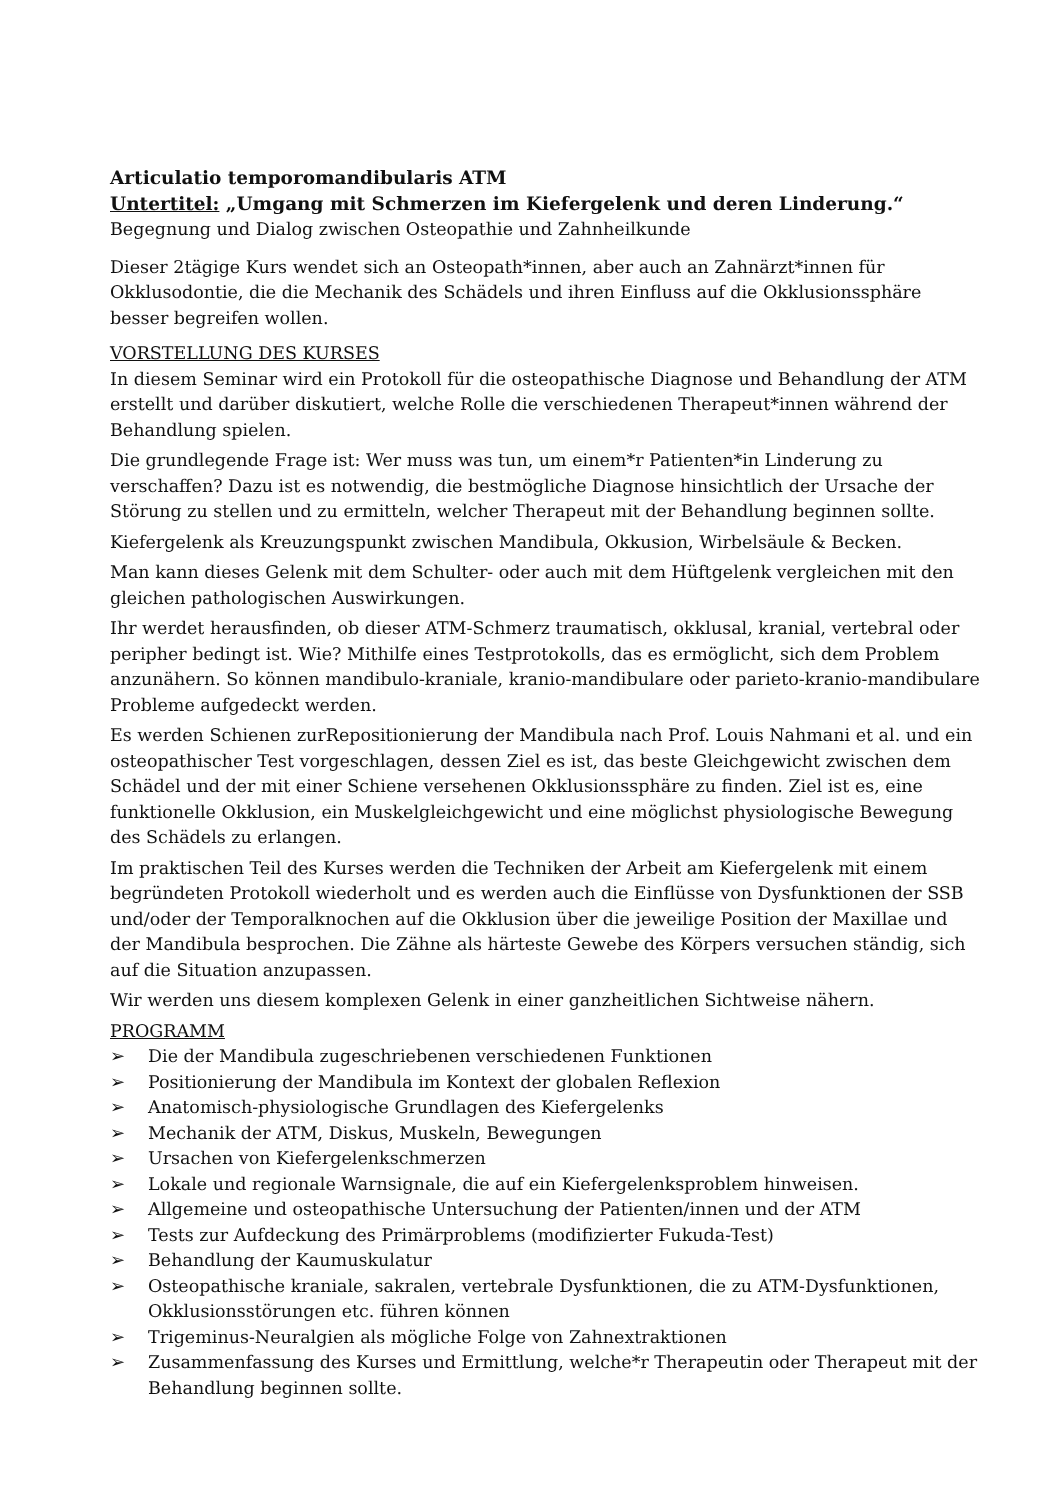Articulatio temporomandibularis ATM
Untertitel: „Umgang mit Schmerzen im Kiefergelenk und deren Linderung.“
Begegnung und Dialog zwischen Osteopathie und Zahnheilkunde
Dieser 2tägige Kurs wendet sich an Osteopath*innen, aber auch an Zahnärzt*innen für Okklusodontie, die die Mechanik des Schädels und ihren Einfluss auf die Okklusionssphäre besser begreifen wollen.
VORSTELLUNG DES KURSES
In diesem Seminar wird ein Protokoll für die osteopathische Diagnose und Behandlung der ATM erstellt und darüber diskutiert, welche Rolle die verschiedenen Therapeut*innen während der Behandlung spielen.
Die grundlegende Frage ist: Wer muss was tun, um einem*r Patienten*in Linderung zu verschaffen? Dazu ist es notwendig, die bestmögliche Diagnose hinsichtlich der Ursache der Störung zu stellen und zu ermitteln, welcher Therapeut mit der Behandlung beginnen sollte.
Kiefergelenk als Kreuzungspunkt zwischen Mandibula, Okkusion, Wirbelsäule & Becken.
Man kann dieses Gelenk mit dem Schulter- oder auch mit dem Hüftgelenk vergleichen mit den gleichen pathologischen Auswirkungen.
Ihr werdet herausfinden, ob dieser ATM-Schmerz traumatisch, okklusal, kranial, vertebral oder peripher bedingt ist. Wie? Mithilfe eines Testprotokolls, das es ermöglicht, sich dem Problem anzunähern. So können mandibulo-kraniale, kranio-mandibulare oder parieto-kranio-mandibulare Probleme aufgedeckt werden.
Es werden Schienen zurRepositionierung der Mandibula nach Prof. Louis Nahmani et al. und ein osteopathischer Test vorgeschlagen, dessen Ziel es ist, das beste Gleichgewicht zwischen dem Schädel und der mit einer Schiene versehenen Okklusionssphäre zu finden. Ziel ist es, eine funktionelle Okklusion, ein Muskelgleichgewicht und eine möglichst physiologische Bewegung des Schädels zu erlangen.
Im praktischen Teil des Kurses werden die Techniken der Arbeit am Kiefergelenk mit einem begründeten Protokoll wiederholt und es werden auch die Einflüsse von Dysfunktionen der SSB und/oder der Temporalknochen auf die Okklusion über die jeweilige Position der Maxillae und der Mandibula besprochen. Die Zähne als härteste Gewebe des Körpers versuchen ständig, sich auf die Situation anzupassen.
Wir werden uns diesem komplexen Gelenk in einer ganzheitlichen Sichtweise nähern.
PROGRAMM
➢ Die der Mandibula zugeschriebenen verschiedenen Funktionen
➢ Positionierung der Mandibula im Kontext der globalen Reflexion
➢ Anatomisch-physiologische Grundlagen des Kiefergelenks
➢ Mechanik der ATM, Diskus, Muskeln, Bewegungen
➢ Ursachen von Kiefergelenkschmerzen
➢ Lokale und regionale Warnsignale, die auf ein Kiefergelenksproblem hinweisen.
➢ Allgemeine und osteopathische Untersuchung der Patienten/innen und der ATM
➢ Tests zur Aufdeckung des Primärproblems (modifizierter Fukuda-Test)
➢ Behandlung der Kaumuskulatur
➢ Osteopathische kraniale, sakralen, vertebrale Dysfunktionen, die zu ATM-Dysfunktionen, Okklusionsstörungen etc. führen können
➢ Trigeminus-Neuralgien als mögliche Folge von Zahnextraktionen
➢ Zusammenfassung des Kurses und Ermittlung, welche*r Therapeutin oder Therapeut mit der Behandlung beginnen sollte.